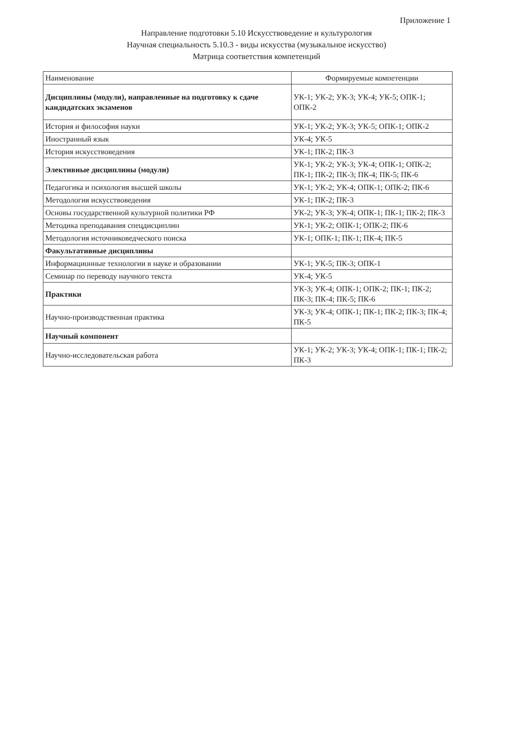Приложение 1
Направление подготовки 5.10 Искусствоведение и культурология
Научная специальность 5.10.3 - виды искусства (музыкальное искусство)
Матрица соответствия компетенций
| Наименование | Формируемые компетенции |
| Дисциплины (модули), направленные на подготовку к сдаче кандидатских экзаменов | УК-1; УК-2; УК-3; УК-4; УК-5; ОПК-1; ОПК-2 |
| История и философия науки | УК-1; УК-2; УК-3; УК-5; ОПК-1; ОПК-2 |
| Иностранный язык | УК-4; УК-5 |
| История искусствоведения | УК-1; ПК-2; ПК-3 |
| Элективные дисциплины (модули) | УК-1; УК-2; УК-3; УК-4; ОПК-1; ОПК-2; ПК-1; ПК-2; ПК-3; ПК-4; ПК-5; ПК-6 |
| Педагогика и психология высшей школы | УК-1; УК-2; УК-4; ОПК-1; ОПК-2; ПК-6 |
| Методология искусствоведения | УК-1; ПК-2; ПК-3 |
| Основы государственной культурной политики РФ | УК-2; УК-3; УК-4; ОПК-1; ПК-1; ПК-2; ПК-3 |
| Методика преподавания спецдисциплин | УК-1; УК-2; ОПК-1; ОПК-2; ПК-6 |
| Методология источниковедческого поиска | УК-1; ОПК-1; ПК-1; ПК-4; ПК-5 |
| Факультативные дисциплины | |
| Информационные технологии в науке и образовании | УК-1; УК-5; ПК-3; ОПК-1 |
| Семинар по переводу научного текста | УК-4; УК-5 |
| Практики | УК-3; УК-4; ОПК-1; ОПК-2; ПК-1; ПК-2; ПК-3; ПК-4; ПК-5; ПК-6 |
| Научно-производственная практика | УК-3; УК-4; ОПК-1; ПК-1; ПК-2; ПК-3; ПК-4; ПК-5 |
| Научный компонент | |
| Научно-исследовательская работа | УК-1; УК-2; УК-3; УК-4; ОПК-1; ПК-1; ПК-2; ПК-3 |